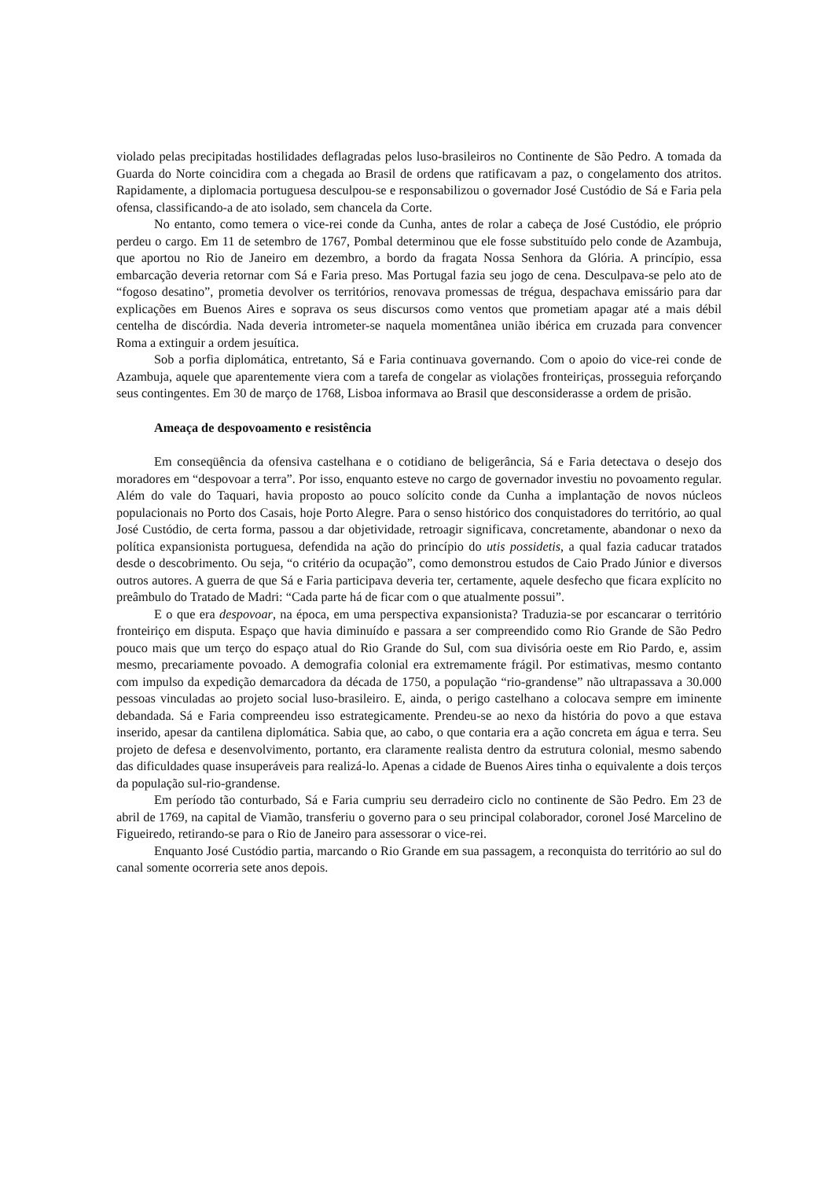violado pelas precipitadas hostilidades deflagradas pelos luso-brasileiros no Continente de São Pedro. A tomada da Guarda do Norte coincidira com a chegada ao Brasil de ordens que ratificavam a paz, o congelamento dos atritos. Rapidamente, a diplomacia portuguesa desculpou-se e responsabilizou o governador José Custódio de Sá e Faria pela ofensa, classificando-a de ato isolado, sem chancela da Corte.
No entanto, como temera o vice-rei conde da Cunha, antes de rolar a cabeça de José Custódio, ele próprio perdeu o cargo. Em 11 de setembro de 1767, Pombal determinou que ele fosse substituído pelo conde de Azambuja, que aportou no Rio de Janeiro em dezembro, a bordo da fragata Nossa Senhora da Glória. A princípio, essa embarcação deveria retornar com Sá e Faria preso. Mas Portugal fazia seu jogo de cena. Desculpava-se pelo ato de “fogoso desatino”, prometia devolver os territórios, renovava promessas de trégua, despachava emissário para dar explicações em Buenos Aires e soprava os seus discursos como ventos que prometiam apagar até a mais débil centelha de discórdia. Nada deveria intrometer-se naquela momentânea união ibérica em cruzada para convencer Roma a extinguir a ordem jesuítica.
Sob a porfia diplomática, entretanto, Sá e Faria continuava governando. Com o apoio do vice-rei conde de Azambuja, aquele que aparentemente viera com a tarefa de congelar as violações fronteiriças, prosseguia reforçando seus contingentes. Em 30 de março de 1768, Lisboa informava ao Brasil que desconsiderasse a ordem de prisão.
Ameaça de despovoamento e resistência
Em conseqüência da ofensiva castelhana e o cotidiano de beligerância, Sá e Faria detectava o desejo dos moradores em “despovoar a terra”. Por isso, enquanto esteve no cargo de governador investiu no povoamento regular. Além do vale do Taquari, havia proposto ao pouco solícito conde da Cunha a implantação de novos núcleos populacionais no Porto dos Casais, hoje Porto Alegre. Para o senso histórico dos conquistadores do território, ao qual José Custódio, de certa forma, passou a dar objetividade, retroagir significava, concretamente, abandonar o nexo da política expansionista portuguesa, defendida na ação do princípio do utis possidetis, a qual fazia caducar tratados desde o descobrimento. Ou seja, “o critério da ocupação”, como demonstrou estudos de Caio Prado Júnior e diversos outros autores. A guerra de que Sá e Faria participava deveria ter, certamente, aquele desfecho que ficara explícito no preâmbulo do Tratado de Madri: “Cada parte há de ficar com o que atualmente possui”.
E o que era despovoar, na época, em uma perspectiva expansionista? Traduzia-se por escancarar o território fronteiriço em disputa. Espaço que havia diminuído e passara a ser compreendido como Rio Grande de São Pedro pouco mais que um terço do espaço atual do Rio Grande do Sul, com sua divisória oeste em Rio Pardo, e, assim mesmo, precariamente povoado. A demografia colonial era extremamente frágil. Por estimativas, mesmo contanto com impulso da expedição demarcadora da década de 1750, a população “rio-grandense” não ultrapassava a 30.000 pessoas vinculadas ao projeto social luso-brasileiro. E, ainda, o perigo castelhano a colocava sempre em iminente debandada. Sá e Faria compreendeu isso estrategicamente. Prendeu-se ao nexo da história do povo a que estava inserido, apesar da cantilena diplomática. Sabia que, ao cabo, o que contaria era a ação concreta em água e terra. Seu projeto de defesa e desenvolvimento, portanto, era claramente realista dentro da estrutura colonial, mesmo sabendo das dificuldades quase insuperáveis para realizá-lo. Apenas a cidade de Buenos Aires tinha o equivalente a dois terços da população sul-rio-grandense.
Em período tão conturbado, Sá e Faria cumpriu seu derradeiro ciclo no continente de São Pedro. Em 23 de abril de 1769, na capital de Viamão, transferiu o governo para o seu principal colaborador, coronel José Marcelino de Figueiredo, retirando-se para o Rio de Janeiro para assessorar o vice-rei.
Enquanto José Custódio partia, marcando o Rio Grande em sua passagem, a reconquista do território ao sul do canal somente ocorreria sete anos depois.